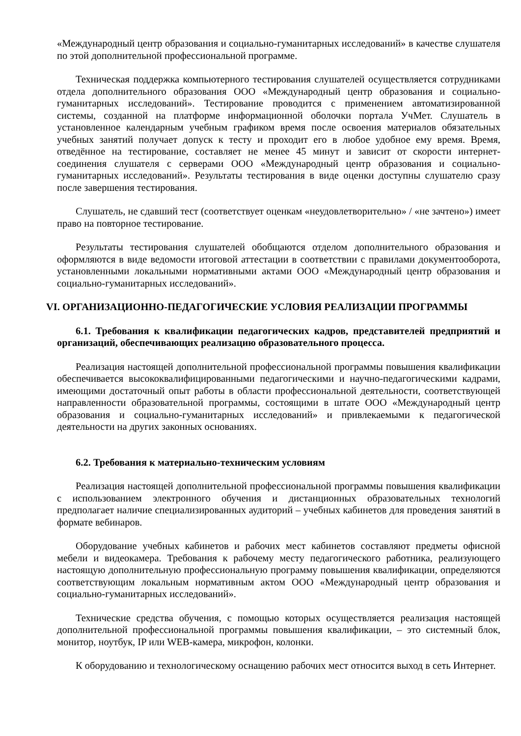«Международный центр образования и социально-гуманитарных исследований» в качестве слушателя по этой дополнительной профессиональной программе.
Техническая поддержка компьютерного тестирования слушателей осуществляется сотрудниками отдела дополнительного образования ООО «Международный центр образования и социально-гуманитарных исследований». Тестирование проводится с применением автоматизированной системы, созданной на платформе информационной оболочки портала УчМет. Слушатель в установленное календарным учебным графиком время после освоения материалов обязательных учебных занятий получает допуск к тесту и проходит его в любое удобное ему время. Время, отведённое на тестирование, составляет не менее 45 минут и зависит от скорости интернет-соединения слушателя с серверами ООО «Международный центр образования и социально-гуманитарных исследований». Результаты тестирования в виде оценки доступны слушателю сразу после завершения тестирования.
Слушатель, не сдавший тест (соответствует оценкам «неудовлетворительно» / «не зачтено») имеет право на повторное тестирование.
Результаты тестирования слушателей обобщаются отделом дополнительного образования и оформляются в виде ведомости итоговой аттестации в соответствии с правилами документооборота, установленными локальными нормативными актами ООО «Международный центр образования и социально-гуманитарных исследований».
VI. ОРГАНИЗАЦИОННО-ПЕДАГОГИЧЕСКИЕ УСЛОВИЯ РЕАЛИЗАЦИИ ПРОГРАММЫ
6.1. Требования к квалификации педагогических кадров, представителей предприятий и организаций, обеспечивающих реализацию образовательного процесса.
Реализация настоящей дополнительной профессиональной программы повышения квалификации обеспечивается высококвалифицированными педагогическими и научно-педагогическими кадрами, имеющими достаточный опыт работы в области профессиональной деятельности, соответствующей направленности образовательной программы, состоящими в штате ООО «Международный центр образования и социально-гуманитарных исследований» и привлекаемыми к педагогической деятельности на других законных основаниях.
6.2. Требования к материально-техническим условиям
Реализация настоящей дополнительной профессиональной программы повышения квалификации с использованием электронного обучения и дистанционных образовательных технологий предполагает наличие специализированных аудиторий – учебных кабинетов для проведения занятий в формате вебинаров.
Оборудование учебных кабинетов и рабочих мест кабинетов составляют предметы офисной мебели и видеокамера. Требования к рабочему месту педагогического работника, реализующего настоящую дополнительную профессиональную программу повышения квалификации, определяются соответствующим локальным нормативным актом ООО «Международный центр образования и социально-гуманитарных исследований».
Технические средства обучения, с помощью которых осуществляется реализация настоящей дополнительной профессиональной программы повышения квалификации, – это системный блок, монитор, ноутбук, IP или WEB-камера, микрофон, колонки.
К оборудованию и технологическому оснащению рабочих мест относится выход в сеть Интернет.